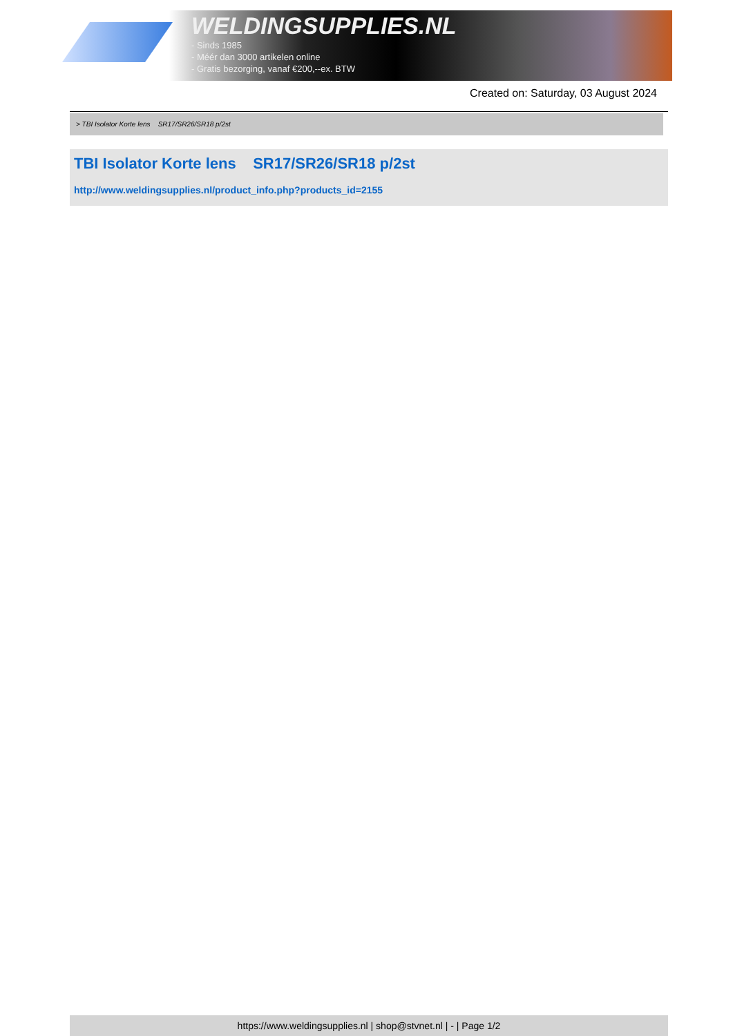WELDINGSUPPLIES.NL
- Sinds 1985
- Méér dan 3000 artikelen online
- Gratis bezorging, vanaf €200,--ex. BTW
Created on: Saturday, 03 August 2024
> TBI Isolator Korte lens SR17/SR26/SR18 p/2st
TBI Isolator Korte lens SR17/SR26/SR18 p/2st
http://www.weldingsupplies.nl/product_info.php?products_id=2155
https://www.weldingsupplies.nl | shop@stvnet.nl | - | Page 1/2